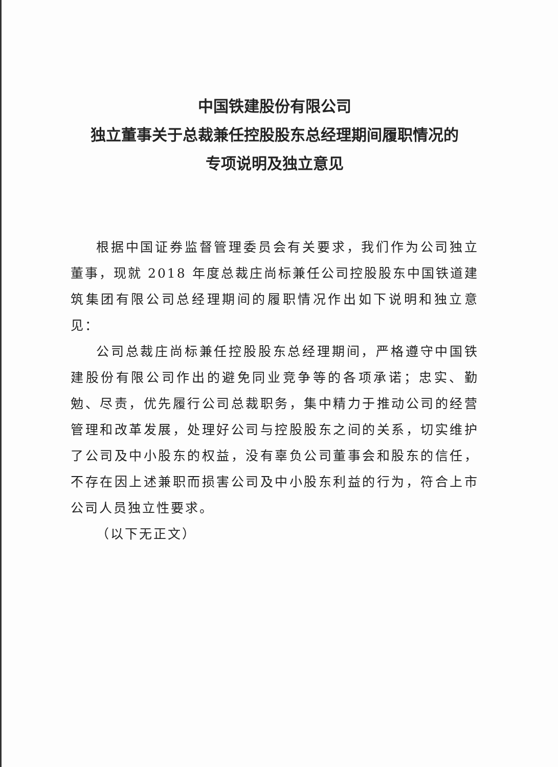中国铁建股份有限公司
独立董事关于总裁兼任控股股东总经理期间履职情况的
专项说明及独立意见
根据中国证券监督管理委员会有关要求，我们作为公司独立董事，现就 2018 年度总裁庄尚标兼任公司控股股东中国铁道建筑集团有限公司总经理期间的履职情况作出如下说明和独立意见：
公司总裁庄尚标兼任控股股东总经理期间，严格遵守中国铁建股份有限公司作出的避免同业竞争等的各项承诺；忠实、勤勉、尽责，优先履行公司总裁职务，集中精力于推动公司的经营管理和改革发展，处理好公司与控股股东之间的关系，切实维护了公司及中小股东的权益，没有辜负公司董事会和股东的信任，不存在因上述兼职而损害公司及中小股东利益的行为，符合上市公司人员独立性要求。
（以下无正文）